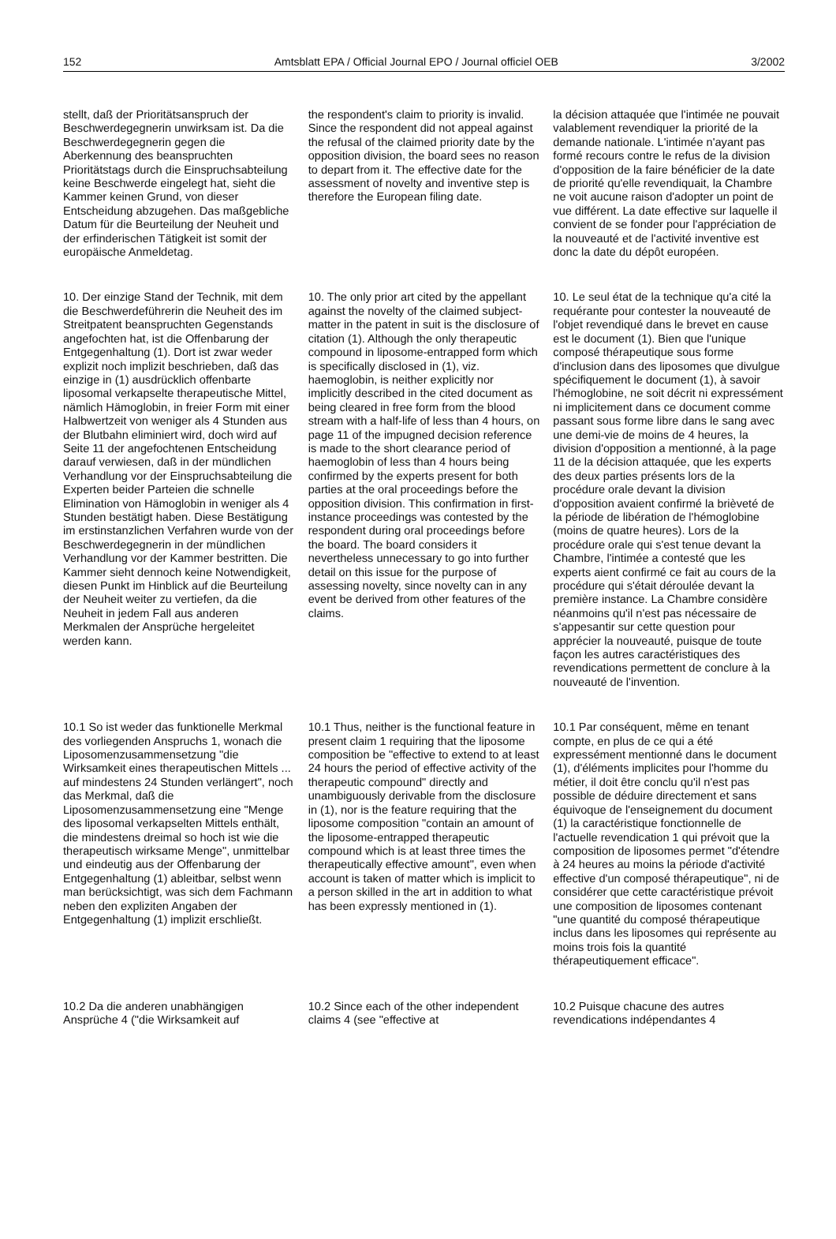152 Amtsblatt EPA / Official Journal EPO / Journal officiel OEB 3/2002
stellt, daß der Prioritätsanspruch der Beschwerdegegnerin unwirksam ist. Da die Beschwerdegegnerin gegen die Aberkennung des beanspruchten Prioritätstags durch die Einspruchsabteilung keine Beschwerde eingelegt hat, sieht die Kammer keinen Grund, von dieser Entscheidung abzugehen. Das maßgebliche Datum für die Beurteilung der Neuheit und der erfinderischen Tätigkeit ist somit der europäische Anmeldetag.
the respondent's claim to priority is invalid. Since the respondent did not appeal against the refusal of the claimed priority date by the opposition division, the board sees no reason to depart from it. The effective date for the assessment of novelty and inventive step is therefore the European filing date.
la décision attaquée que l'intimée ne pouvait valablement revendiquer la priorité de la demande nationale. L'intimée n'ayant pas formé recours contre le refus de la division d'opposition de la faire bénéficier de la date de priorité qu'elle revendiquait, la Chambre ne voit aucune raison d'adopter un point de vue différent. La date effective sur laquelle il convient de se fonder pour l'appréciation de la nouveauté et de l'activité inventive est donc la date du dépôt européen.
10. Der einzige Stand der Technik, mit dem die Beschwerdeführerin die Neuheit des im Streitpatent beanspruchten Gegenstands angefochten hat, ist die Offenbarung der Entgegenhaltung (1). Dort ist zwar weder explizit noch implizit beschrieben, daß das einzige in (1) ausdrücklich offenbarte liposomal verkapselte therapeutische Mittel, nämlich Hämoglobin, in freier Form mit einer Halbwertzeit von weniger als 4 Stunden aus der Blutbahn eliminiert wird, doch wird auf Seite 11 der angefochtenen Entscheidung darauf verwiesen, daß in der mündlichen Verhandlung vor der Einspruchsabteilung die Experten beider Parteien die schnelle Elimination von Hämoglobin in weniger als 4 Stunden bestätigt haben. Diese Bestätigung im erstinstanzlichen Verfahren wurde von der Beschwerdegegnerin in der mündlichen Verhandlung vor der Kammer bestritten. Die Kammer sieht dennoch keine Notwendigkeit, diesen Punkt im Hinblick auf die Beurteilung der Neuheit weiter zu vertiefen, da die Neuheit in jedem Fall aus anderen Merkmalen der Ansprüche hergeleitet werden kann.
10. The only prior art cited by the appellant against the novelty of the claimed subject-matter in the patent in suit is the disclosure of citation (1). Although the only therapeutic compound in liposome-entrapped form which is specifically disclosed in (1), viz. haemoglobin, is neither explicitly nor implicitly described in the cited document as being cleared in free form from the blood stream with a half-life of less than 4 hours, on page 11 of the impugned decision reference is made to the short clearance period of haemoglobin of less than 4 hours being confirmed by the experts present for both parties at the oral proceedings before the opposition division. This confirmation in first-instance proceedings was contested by the respondent during oral proceedings before the board. The board considers it nevertheless unnecessary to go into further detail on this issue for the purpose of assessing novelty, since novelty can in any event be derived from other features of the claims.
10. Le seul état de la technique qu'a cité la requérante pour contester la nouveauté de l'objet revendiqué dans le brevet en cause est le document (1). Bien que l'unique composé thérapeutique sous forme d'inclusion dans des liposomes que divulgue spécifiquement le document (1), à savoir l'hémoglobine, ne soit décrit ni expressément ni implicitement dans ce document comme passant sous forme libre dans le sang avec une demi-vie de moins de 4 heures, la division d'opposition a mentionné, à la page 11 de la décision attaquée, que les experts des deux parties présents lors de la procédure orale devant la division d'opposition avaient confirmé la brièveté de la période de libération de l'hémoglobine (moins de quatre heures). Lors de la procédure orale qui s'est tenue devant la Chambre, l'intimée a contesté que les experts aient confirmé ce fait au cours de la procédure qui s'était déroulée devant la première instance. La Chambre considère néanmoins qu'il n'est pas nécessaire de s'appesantir sur cette question pour apprécier la nouveauté, puisque de toute façon les autres caractéristiques des revendications permettent de conclure à la nouveauté de l'invention.
10.1 So ist weder das funktionelle Merkmal des vorliegenden Anspruchs 1, wonach die Liposomenzusammensetzung "die Wirksamkeit eines therapeutischen Mittels ... auf mindestens 24 Stunden verlängert", noch das Merkmal, daß die Liposomenzusammensetzung eine "Menge des liposomal verkapselten Mittels enthält, die mindestens dreimal so hoch ist wie die therapeutisch wirksame Menge", unmittelbar und eindeutig aus der Offenbarung der Entgegenhaltung (1) ableitbar, selbst wenn man berücksichtigt, was sich dem Fachmann neben den expliziten Angaben der Entgegenhaltung (1) implizit erschließt.
10.1 Thus, neither is the functional feature in present claim 1 requiring that the liposome composition be "effective to extend to at least 24 hours the period of effective activity of the therapeutic compound" directly and unambiguously derivable from the disclosure in (1), nor is the feature requiring that the liposome composition "contain an amount of the liposome-entrapped therapeutic compound which is at least three times the therapeutically effective amount", even when account is taken of matter which is implicit to a person skilled in the art in addition to what has been expressly mentioned in (1).
10.1 Par conséquent, même en tenant compte, en plus de ce qui a été expressément mentionné dans le document (1), d'éléments implicites pour l'homme du métier, il doit être conclu qu'il n'est pas possible de déduire directement et sans équivoque de l'enseignement du document (1) la caractéristique fonctionnelle de l'actuelle revendication 1 qui prévoit que la composition de liposomes permet "d'étendre à 24 heures au moins la période d'activité effective d'un composé thérapeutique", ni de considérer que cette caractéristique prévoit une composition de liposomes contenant "une quantité du composé thérapeutique inclus dans les liposomes qui représente au moins trois fois la quantité thérapeutiquement efficace".
10.2 Da die anderen unabhängigen Ansprüche 4 ("die Wirksamkeit auf
10.2 Since each of the other independent claims 4 (see "effective at
10.2 Puisque chacune des autres revendications indépendantes 4